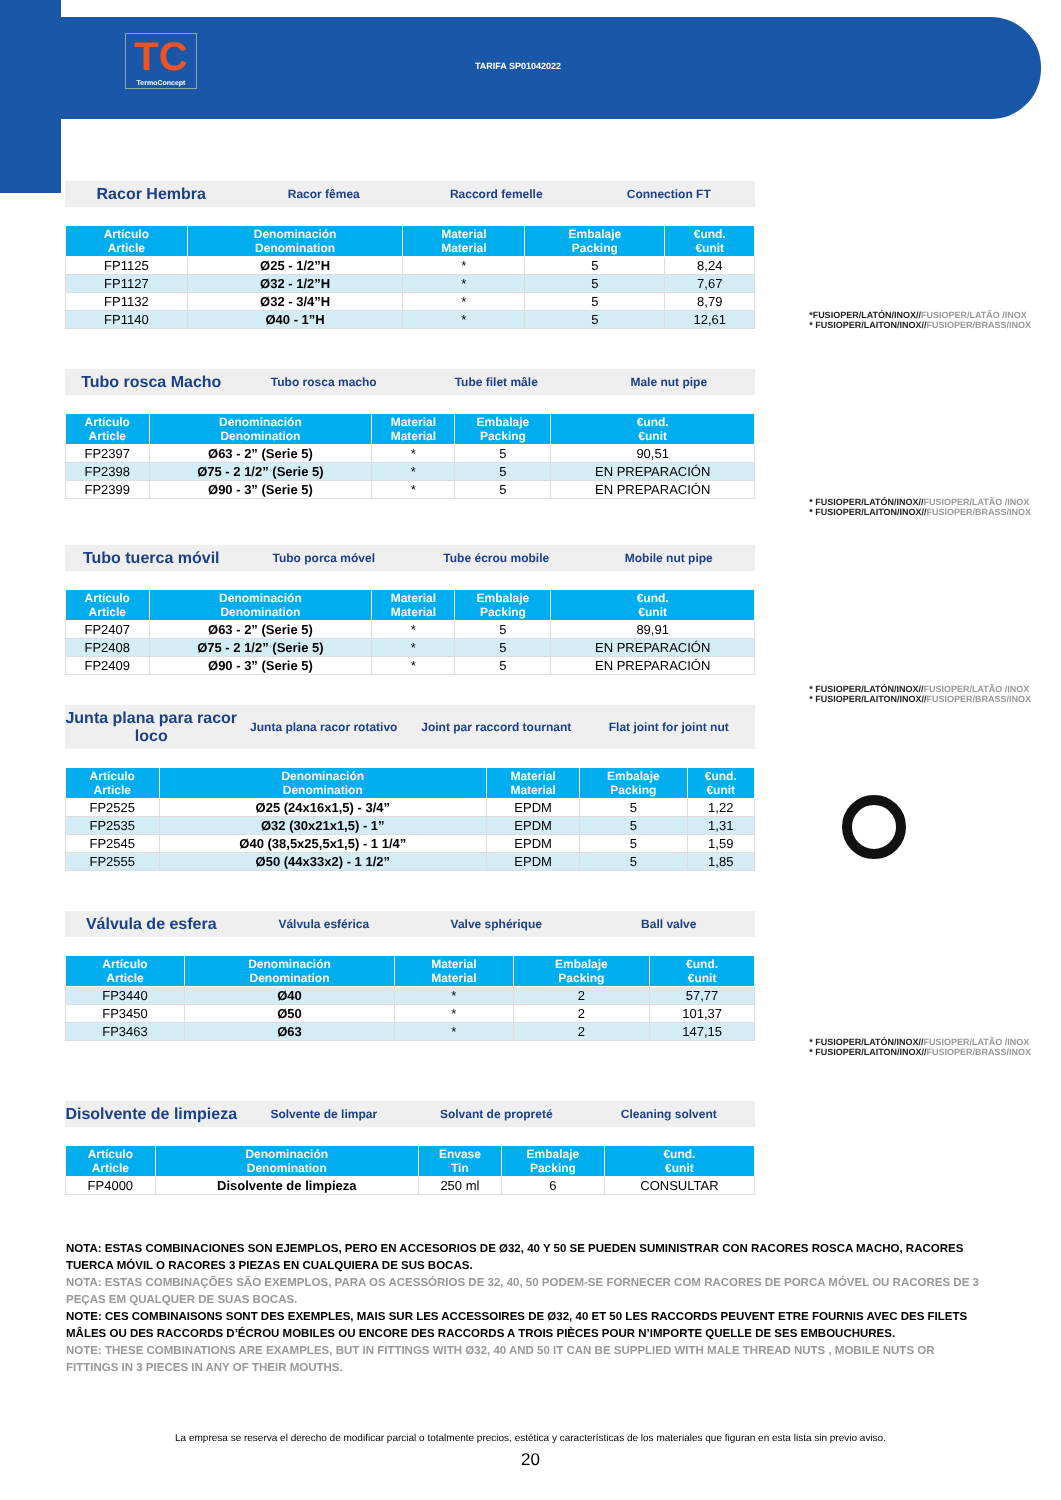TC
TermoConcept
TARIFA SP01042022
Racor Hembra Racor fêmea Raccord femelle Connection FT
| Artículo Article | Denominación Denomination | Material Material | Embalaje Packing | €und. €unit |
| --- | --- | --- | --- | --- |
| FP1125 | Ø25 - 1/2”H | * | 5 | 8,24 |
| FP1127 | Ø32 - 1/2”H | * | 5 | 7,67 |
| FP1132 | Ø32 - 3/4”H | * | 5 | 8,79 |
| FP1140 | Ø40 - 1”H | * | 5 | 12,61 |
Tubo rosca Macho Tubo rosca macho Tube filet mâle Male nut pipe
| Artículo Article | Denominación Denomination | Material Material | Embalaje Packing | €und. €unit |
| --- | --- | --- | --- | --- |
| FP2397 | Ø63 - 2” (Serie 5) | * | 5 | 90,51 |
| FP2398 | Ø75 - 2 1/2” (Serie 5) | * | 5 | EN PREPARACIÓN |
| FP2399 | Ø90 - 3” (Serie 5) | * | 5 | EN PREPARACIÓN |
Tubo tuerca móvil Tubo porca móvel Tube écrou mobile Mobile nut pipe
| Artículo Article | Denominación Denomination | Material Material | Embalaje Packing | €und. €unit |
| --- | --- | --- | --- | --- |
| FP2407 | Ø63 - 2” (Serie 5) | * | 5 | 89,91 |
| FP2408 | Ø75 - 2 1/2” (Serie 5) | * | 5 | EN PREPARACIÓN |
| FP2409 | Ø90 - 3” (Serie 5) | * | 5 | EN PREPARACIÓN |
Junta plana para racor loco Junta plana racor rotativo Joint par raccord tournant Flat joint for joint nut
| Artículo Article | Denominación Denomination | Material Material | Embalaje Packing | €und. €unit |
| --- | --- | --- | --- | --- |
| FP2525 | Ø25 (24x16x1,5) - 3/4” | EPDM | 5 | 1,22 |
| FP2535 | Ø32 (30x21x1,5) - 1” | EPDM | 5 | 1,31 |
| FP2545 | Ø40 (38,5x25,5x1,5) - 1 1/4” | EPDM | 5 | 1,59 |
| FP2555 | Ø50 (44x33x2) - 1 1/2” | EPDM | 5 | 1,85 |
Válvula de esfera Válvula esférica Valve sphérique Ball valve
| Artículo Article | Denominación Denomination | Material Material | Embalaje Packing | €und. €unit |
| --- | --- | --- | --- | --- |
| FP3440 | Ø40 | * | 2 | 57,77 |
| FP3450 | Ø50 | * | 2 | 101,37 |
| FP3463 | Ø63 | * | 2 | 147,15 |
Disolvente de limpieza Solvente de limpar Solvant de propreté Cleaning solvent
| Artículo Article | Denominación Denomination | Envase Tin | Embalaje Packing | €und. €unit |
| --- | --- | --- | --- | --- |
| FP4000 | Disolvente de limpieza | 250 ml | 6 | CONSULTAR |
*FUSIOPER/LATÓN/INOX//FUSIOPER/LATÃO /INOX
* FUSIOPER/LAITON/INOX//FUSIOPER/BRASS/INOX
* FUSIOPER/LATÓN/INOX//FUSIOPER/LATÃO /INOX
* FUSIOPER/LAITON/INOX//FUSIOPER/BRASS/INOX
* FUSIOPER/LATÓN/INOX//FUSIOPER/LATÃO /INOX
* FUSIOPER/LAITON/INOX//FUSIOPER/BRASS/INOX
* FUSIOPER/LATÓN/INOX//FUSIOPER/LATÃO /INOX
* FUSIOPER/LAITON/INOX//FUSIOPER/BRASS/INOX
NOTA: ESTAS COMBINACIONES SON EJEMPLOS, PERO EN ACCESORIOS DE Ø32, 40 Y 50 SE PUEDEN SUMINISTRAR CON RACORES ROSCA MACHO, RACORES TUERCA MÓVIL O RACORES 3 PIEZAS EN CUALQUIERA DE SUS BOCAS.
NOTA: ESTAS COMBINAÇÕES SÃO EXEMPLOS, PARA OS ACESSÓRIOS DE 32, 40, 50 PODEM-SE FORNECER COM RACORES DE PORCA MÓVEL OU RACORES DE 3 PEÇAS EM QUALQUER DE SUAS BOCAS.
NOTE: CES COMBINAISONS SONT DES EXEMPLES, MAIS SUR LES ACCESSOIRES DE Ø32, 40 ET 50 LES RACCORDS PEUVENT ETRE FOURNIS AVEC DES FILETS MÂLES OU DES RACCORDS D’ÉCROU MOBILES OU ENCORE DES RACCORDS A TROIS PIÈCES POUR N’IMPORTE QUELLE DE SES EMBOUCHURES.
NOTE: THESE COMBINATIONS ARE EXAMPLES, BUT IN FITTINGS WITH Ø32, 40 AND 50 IT CAN BE SUPPLIED WITH MALE THREAD NUTS , MOBILE NUTS OR FITTINGS IN 3 PIECES IN ANY OF THEIR MOUTHS.
La empresa se reserva el derecho de modificar parcial o totalmente precios, estética y características de los materiales que figuran en esta lista sin previo aviso.
20